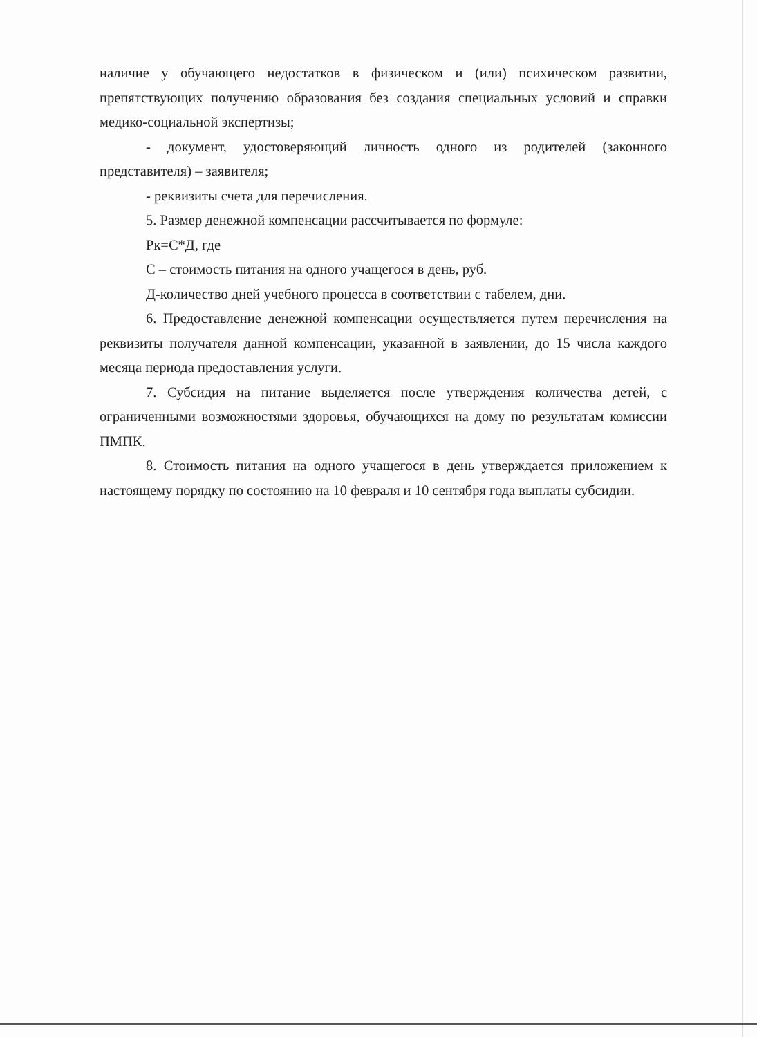наличие у обучающего недостатков в физическом и (или) психическом развитии, препятствующих получению образования без создания специальных условий и справки медико-социальной экспертизы;
- документ, удостоверяющий личность одного из родителей (законного представителя) – заявителя;
- реквизиты счета для перечисления.
5. Размер денежной компенсации рассчитывается по формуле:
Рк=С*Д, где
С – стоимость питания на одного учащегося в день, руб.
Д-количество дней учебного процесса в соответствии с табелем, дни.
6. Предоставление денежной компенсации осуществляется путем перечисления на реквизиты получателя данной компенсации, указанной в заявлении, до 15 числа каждого месяца периода предоставления услуги.
7. Субсидия на питание выделяется после утверждения количества детей, с ограниченными возможностями здоровья, обучающихся на дому по результатам комиссии ПМПК.
8. Стоимость питания на одного учащегося в день утверждается приложением к настоящему порядку по состоянию на 10 февраля и 10 сентября года выплаты субсидии.